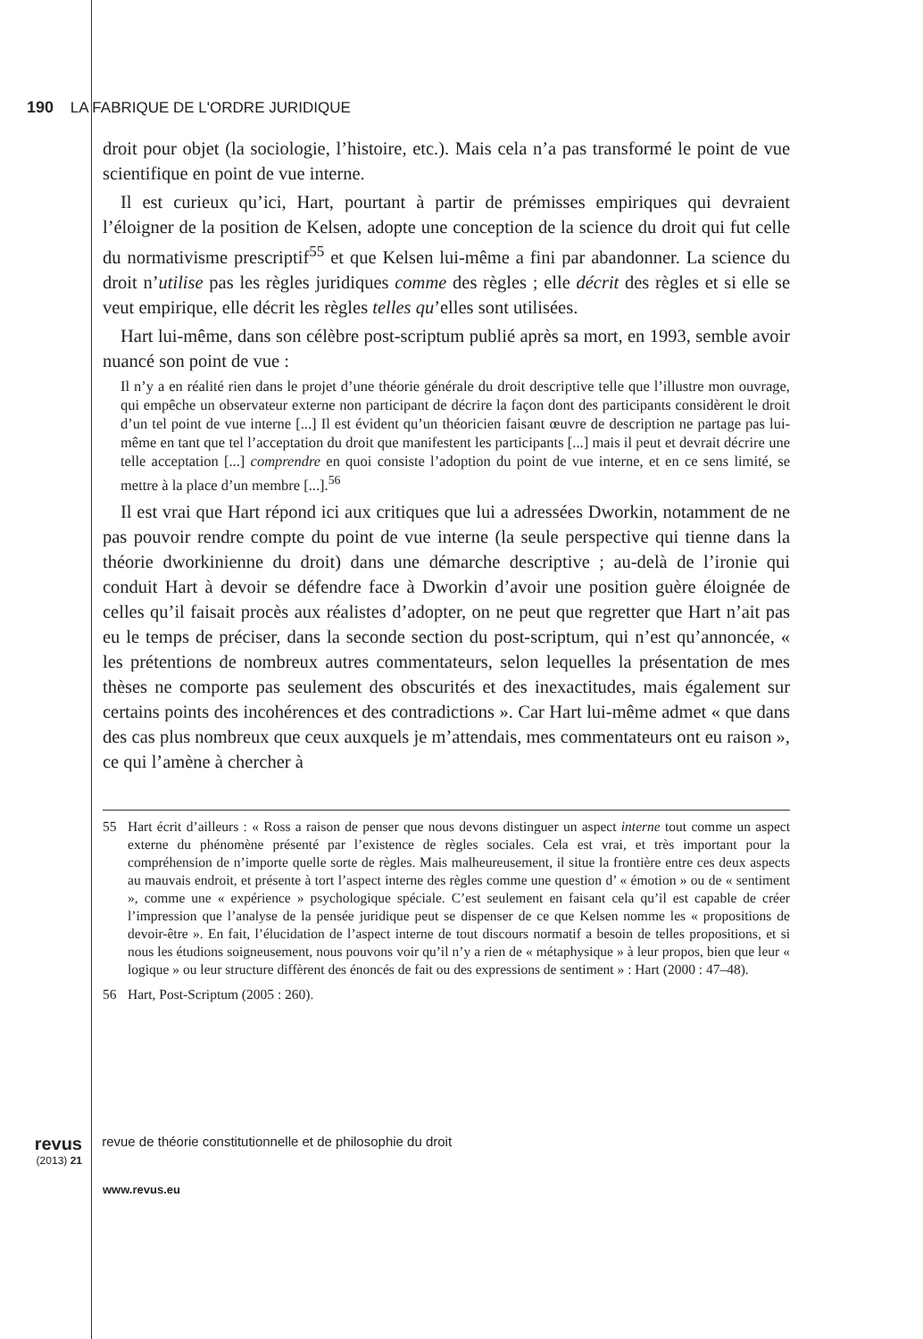190 LA FABRIQUE DE L'ORDRE JURIDIQUE
droit pour objet (la sociologie, l’histoire, etc.). Mais cela n’a pas transformé le point de vue scientifique en point de vue interne.
Il est curieux qu’ici, Hart, pourtant à partir de prémisses empiriques qui devraient l’éloigner de la position de Kelsen, adopte une conception de la science du droit qui fut celle du normativisme prescriptif<sup>55</sup> et que Kelsen lui-même a fini par abandonner. La science du droit n’utilise pas les règles juridiques comme des règles ; elle décrit des règles et si elle se veut empirique, elle décrit les règles telles qu’elles sont utilisées.
Hart lui-même, dans son célèbre post-scriptum publié après sa mort, en 1993, semble avoir nuancé son point de vue :
Il n’y a en réalité rien dans le projet d’une théorie générale du droit descriptive telle que l’illustre mon ouvrage, qui empêche un observateur externe non participant de décrire la façon dont des participants considèrent le droit d’un tel point de vue interne [...] Il est évident qu’un théoricien faisant œuvre de description ne partage pas lui-même en tant que tel l’acceptation du droit que manifestent les participants [...] mais il peut et devrait décrire une telle acceptation [...] comprendre en quoi consiste l’adoption du point de vue interne, et en ce sens limité, se mettre à la place d’un membre [...].<sup>56</sup>
Il est vrai que Hart répond ici aux critiques que lui a adressées Dworkin, notamment de ne pas pouvoir rendre compte du point de vue interne (la seule perspective qui tienne dans la théorie dworkinienne du droit) dans une démarche descriptive ; au-delà de l’ironie qui conduit Hart à devoir se défendre face à Dworkin d’avoir une position guère éloignée de celles qu’il faisait procès aux réalistes d’adopter, on ne peut que regretter que Hart n’ait pas eu le temps de préciser, dans la seconde section du post-scriptum, qui n’est qu’annoncée, « les prétentions de nombreux autres commentateurs, selon lequelles la présentation de mes thèses ne comporte pas seulement des obscurités et des inexactitudes, mais également sur certains points des incohérences et des contradictions ». Car Hart lui-même admet « que dans des cas plus nombreux que ceux auxquels je m’attendais, mes commentateurs ont eu raison », ce qui l’amène à chercher à
55 Hart écrit d’ailleurs : « Ross a raison de penser que nous devons distinguer un aspect interne tout comme un aspect externe du phénomène présenté par l’existence de règles sociales. Cela est vrai, et très important pour la compréhension de n’importe quelle sorte de règles. Mais malheureusement, il situe la frontière entre ces deux aspects au mauvais endroit, et présente à tort l’aspect interne des règles comme une question d’ « émotion » ou de « sentiment », comme une « expérience » psychologique spéciale. C’est seulement en faisant cela qu’il est capable de créer l’impression que l’analyse de la pensée juridique peut se dispenser de ce que Kelsen nomme les « propositions de devoir-être ». En fait, l’élucidation de l’aspect interne de tout discours normatif a besoin de telles propositions, et si nous les étudions soigneusement, nous pouvons voir qu’il n’y a rien de « métaphysique » à leur propos, bien que leur « logique » ou leur structure diffèrent des énoncés de fait ou des expressions de sentiment » : Hart (2000 : 47–48).
56 Hart, Post-Scriptum (2005 : 260).
revus revue de théorie constitutionnelle et de philosophie du droit
(2013) 21
www.revus.eu